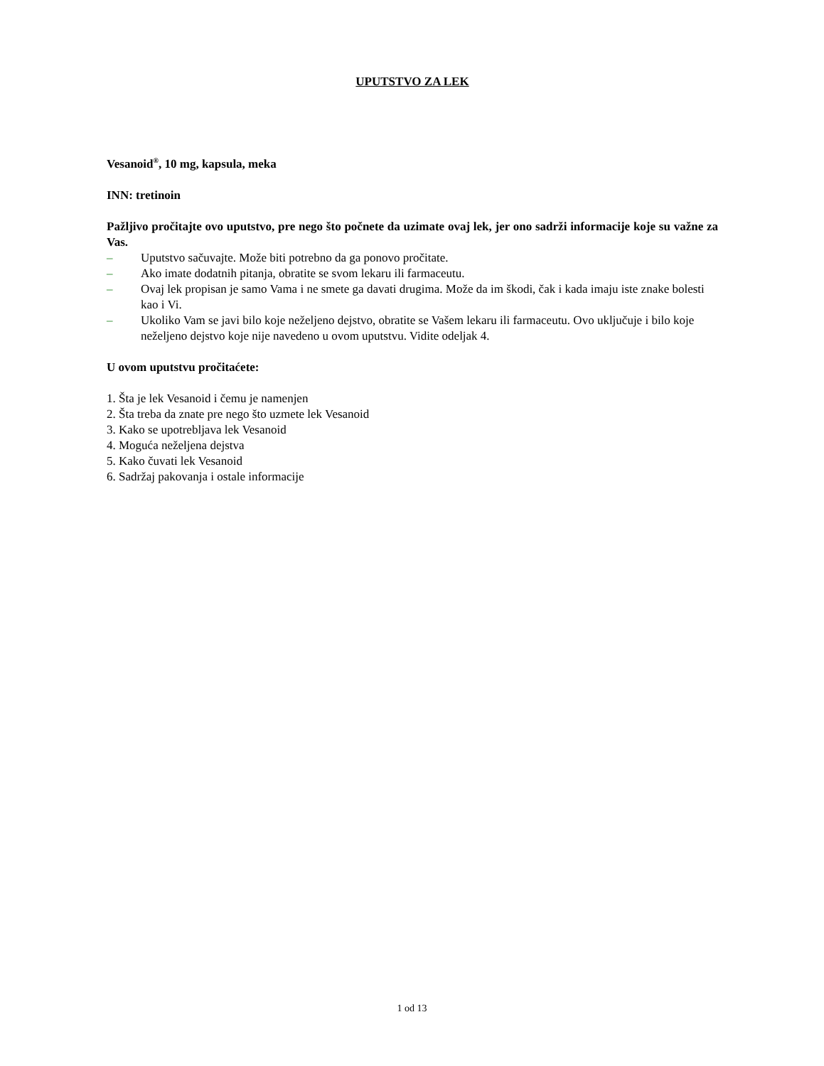UPUTSTVO ZA LEK
Vesanoid<sup>®</sup>, 10 mg, kapsula, meka
INN: tretinoin
Pažljivo pročitajte ovo uputstvo, pre nego što počnete da uzimate ovaj lek, jer ono sadrži informacije koje su važne za Vas.
– Uputstvo sačuvajte. Može biti potrebno da ga ponovo pročitate.
– Ako imate dodatnih pitanja, obratite se svom lekaru ili farmaceutu.
– Ovaj lek propisan je samo Vama i ne smete ga davati drugima. Može da im škodi, čak i kada imaju iste znake bolesti kao i Vi.
– Ukoliko Vam se javi bilo koje neželjeno dejstvo, obratite se Vašem lekaru ili farmaceutu. Ovo uključuje i bilo koje neželjeno dejstvo koje nije navedeno u ovom uputstvu. Vidite odeljak 4.
U ovom uputstvu pročitaćete:
1. Šta je lek Vesanoid i čemu je namenjen
2. Šta treba da znate pre nego što uzmete lek Vesanoid
3. Kako se upotrebljava lek Vesanoid
4. Moguća neželjena dejstva
5. Kako čuvati lek Vesanoid
6. Sadržaj pakovanja i ostale informacije
1 od 13